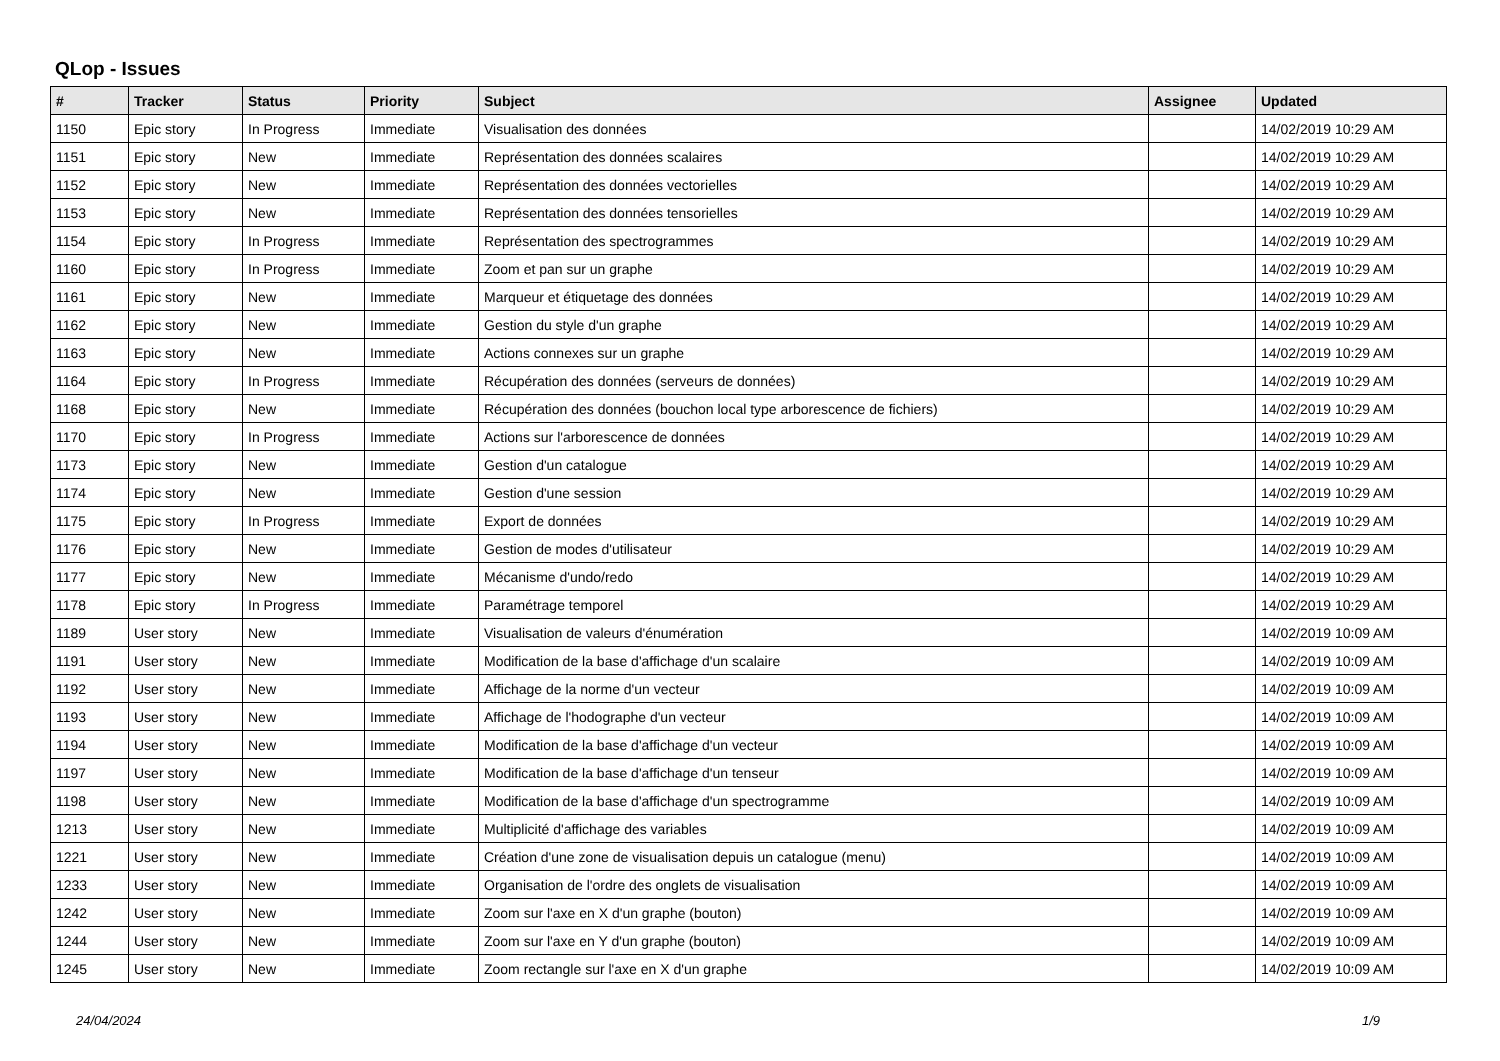QLop - Issues
| # | Tracker | Status | Priority | Subject | Assignee | Updated |
| --- | --- | --- | --- | --- | --- | --- |
| 1150 | Epic story | In Progress | Immediate | Visualisation des données | | 14/02/2019 10:29 AM |
| 1151 | Epic story | New | Immediate | Représentation des données scalaires | | 14/02/2019 10:29 AM |
| 1152 | Epic story | New | Immediate | Représentation des données vectorielles | | 14/02/2019 10:29 AM |
| 1153 | Epic story | New | Immediate | Représentation des données tensorielles | | 14/02/2019 10:29 AM |
| 1154 | Epic story | In Progress | Immediate | Représentation des spectrogrammes | | 14/02/2019 10:29 AM |
| 1160 | Epic story | In Progress | Immediate | Zoom et pan sur un graphe | | 14/02/2019 10:29 AM |
| 1161 | Epic story | New | Immediate | Marqueur et étiquetage des données | | 14/02/2019 10:29 AM |
| 1162 | Epic story | New | Immediate | Gestion du style d'un graphe | | 14/02/2019 10:29 AM |
| 1163 | Epic story | New | Immediate | Actions connexes sur un graphe | | 14/02/2019 10:29 AM |
| 1164 | Epic story | In Progress | Immediate | Récupération des données (serveurs de données) | | 14/02/2019 10:29 AM |
| 1168 | Epic story | New | Immediate | Récupération des données (bouchon local type arborescence de fichiers) | | 14/02/2019 10:29 AM |
| 1170 | Epic story | In Progress | Immediate | Actions sur l'arborescence de données | | 14/02/2019 10:29 AM |
| 1173 | Epic story | New | Immediate | Gestion d'un catalogue | | 14/02/2019 10:29 AM |
| 1174 | Epic story | New | Immediate | Gestion d'une session | | 14/02/2019 10:29 AM |
| 1175 | Epic story | In Progress | Immediate | Export de données | | 14/02/2019 10:29 AM |
| 1176 | Epic story | New | Immediate | Gestion de modes d'utilisateur | | 14/02/2019 10:29 AM |
| 1177 | Epic story | New | Immediate | Mécanisme d'undo/redo | | 14/02/2019 10:29 AM |
| 1178 | Epic story | In Progress | Immediate | Paramétrage temporel | | 14/02/2019 10:29 AM |
| 1189 | User story | New | Immediate | Visualisation de valeurs d'énumération | | 14/02/2019 10:09 AM |
| 1191 | User story | New | Immediate | Modification de la base d'affichage d'un scalaire | | 14/02/2019 10:09 AM |
| 1192 | User story | New | Immediate | Affichage de la norme d'un vecteur | | 14/02/2019 10:09 AM |
| 1193 | User story | New | Immediate | Affichage de l'hodographe d'un vecteur | | 14/02/2019 10:09 AM |
| 1194 | User story | New | Immediate | Modification de la base d'affichage d'un vecteur | | 14/02/2019 10:09 AM |
| 1197 | User story | New | Immediate | Modification de la base d'affichage d'un tenseur | | 14/02/2019 10:09 AM |
| 1198 | User story | New | Immediate | Modification de la base d'affichage d'un spectrogramme | | 14/02/2019 10:09 AM |
| 1213 | User story | New | Immediate | Multiplicité d'affichage des variables | | 14/02/2019 10:09 AM |
| 1221 | User story | New | Immediate | Création d'une zone de visualisation depuis un catalogue (menu) | | 14/02/2019 10:09 AM |
| 1233 | User story | New | Immediate | Organisation de l'ordre des onglets de visualisation | | 14/02/2019 10:09 AM |
| 1242 | User story | New | Immediate | Zoom sur l'axe en X d'un graphe (bouton) | | 14/02/2019 10:09 AM |
| 1244 | User story | New | Immediate | Zoom sur l'axe en Y d'un graphe (bouton) | | 14/02/2019 10:09 AM |
| 1245 | User story | New | Immediate | Zoom rectangle sur l'axe en X d'un graphe | | 14/02/2019 10:09 AM |
24/04/2024 1/9